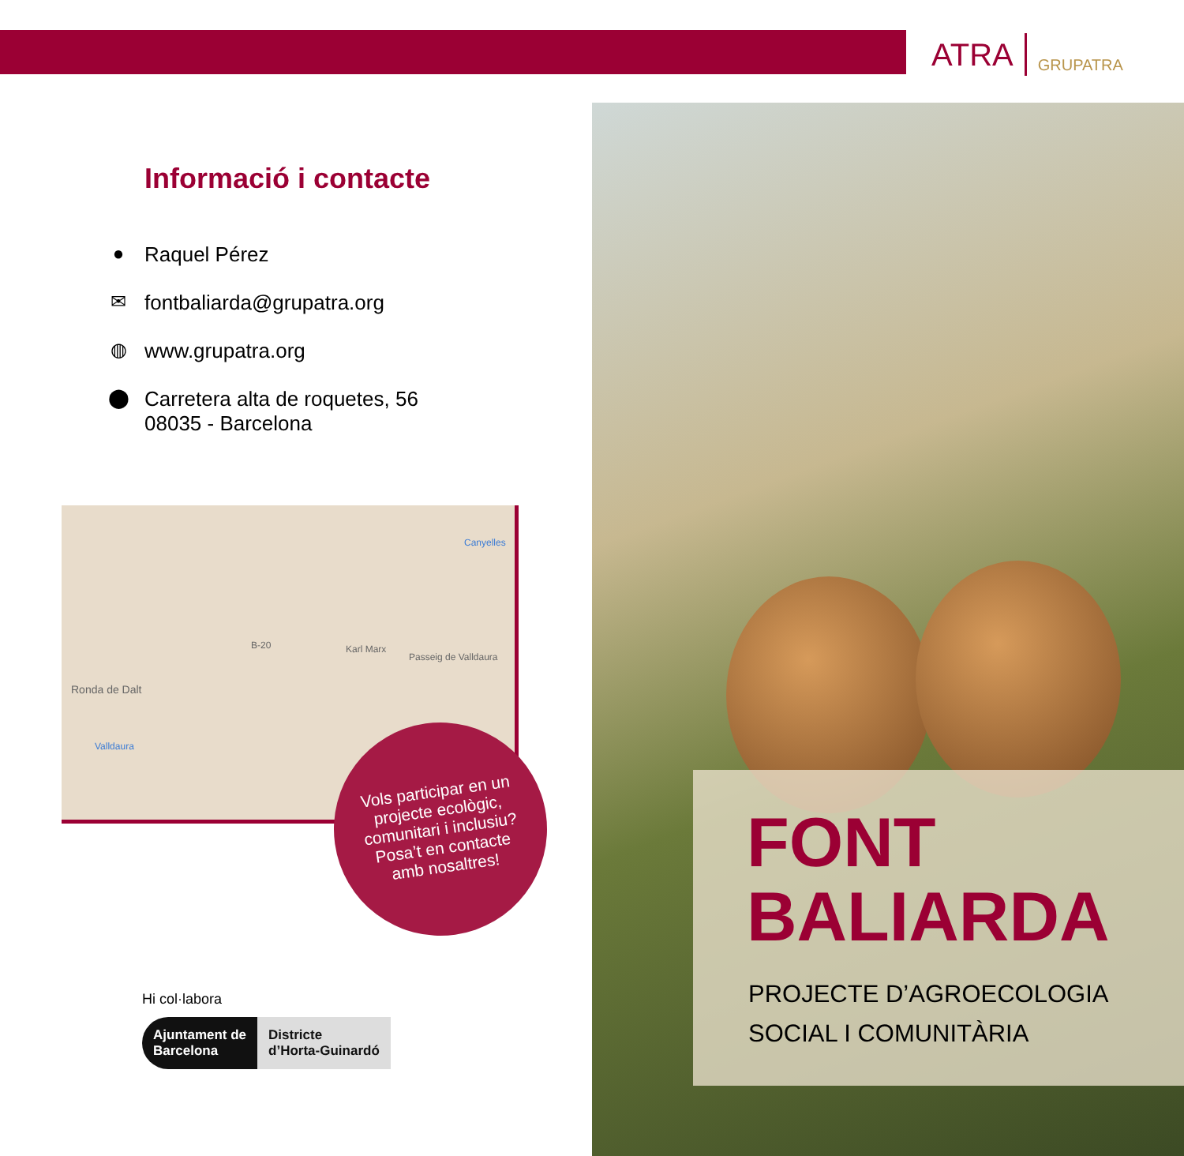ATRA GRUPATRA
Informació i contacte
● Raquel Pérez
✉ fontbaliarda@grupatra.org
◍ www.grupatra.org
⬤ Carretera alta de roquetes, 56
08035 - Barcelona
Canyelles
Ronda de Dalt
Passeig de Valldaura
Karl Marx
Valldaura
B-20
Vols participar en un
projecte ecològic,
comunitari i inclusiu?
Posa’t en contacte
amb nosaltres!
Hi col·labora
Ajuntament de
Barcelona
Districte
d’Horta-Guinardó
FONT
BALIARDA
PROJECTE D’AGROECOLOGIA
SOCIAL I COMUNITÀRIA